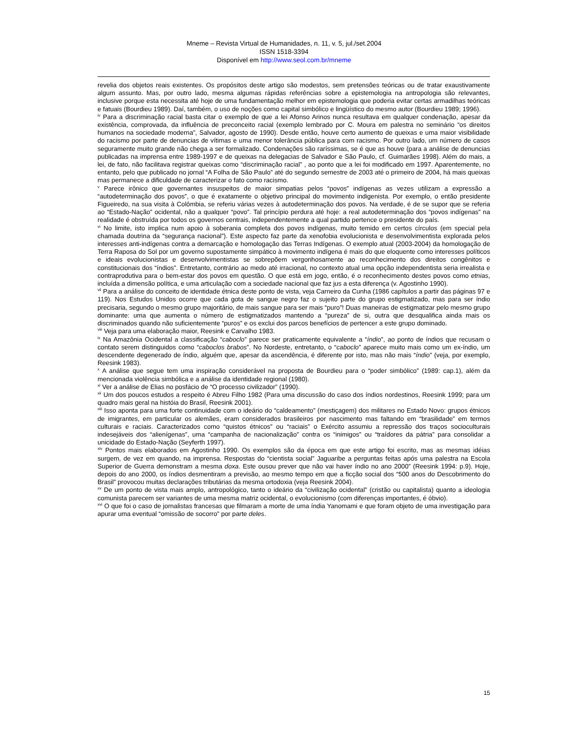Mneme – Revista Virtual de Humanidades, n. 11, v. 5, jul./set.2004
ISSN 1518-3394
Disponível em http://www.seol.com.br/mneme
revelia dos objetos reais existentes. Os propósitos deste artigo são modestos, sem pretensões teóricas ou de tratar exaustivamente algum assunto. Mas, por outro lado, mesma algumas rápidas referências sobre a epistemologia na antropologia são relevantes, inclusive porque esta necessita até hoje de uma fundamentação melhor em epistemologia que poderia evitar certas armadilhas teóricas e fatuais (Bourdieu 1989). Daí, também, o uso de noções como capital simbólico e lingüístico do mesmo autor (Bourdieu 1989; 1996).
<sup>iv</sup> Para a discriminação racial basta citar o exemplo de que a lei Afonso Arinos nunca resultava em qualquer condenação, apesar da existência, comprovada, da influência de preconceito racial (exemplo lembrado por C. Moura em palestra no seminário “os direitos humanos na sociedade moderna”, Salvador, agosto de 1990). Desde então, houve certo aumento de queixas e uma maior visibilidade do racismo por parte de denuncias de vítimas e uma menor tolerância pública para com racismo. Por outro lado, um número de casos seguramente muito grande não chega a ser formalizado. Condenações são raríssimas, se é que as houve (para a análise de denuncias publicadas na imprensa entre 1989-1997 e de queixas na delegacias de Salvador e São Paulo, cf. Guimarães 1998). Além do mais, a lei, de fato, não facilitava registrar queixas como “discriminação racial” , ao ponto que a lei foi modificado em 1997. Aparentemente, no entanto, pelo que publicado no jornal “A Folha de São Paulo” até do segundo semestre de 2003 até o primeiro de 2004, há mais queixas mas permanece a dificuldade de caracterizar o fato como racismo.
<sup>v</sup> Parece irônico que governantes insuspeitos de maior simpatias pelos “povos” indígenas as vezes utilizam a expressão a “autodeterminação dos povos”, o que é exatamente o objetivo principal do movimento indigenista. Por exemplo, o então presidente Figueiredo, na sua visita à Colômbia, se referiu várias vezes à autodeterminação dos povos. Na verdade, é de se supor que se referia ao “Estado-Nação” ocidental, não a qualquer “povo”. Tal princípio perdura até hoje: a real autodeterminação dos “povos indígenas” na realidade é obstruída por todos os governos centrais, independentemente a qual partido pertence o presidente do país.
<sup>vi</sup> No limite, isto implica num apoio à soberania completa dos povos indígenas, muito temido em certos círculos (em special pela chamada doutrina da “segurança nacional”). Este aspecto faz parte da xenofobia evolucionista e desenvolvimentista explorada pelos interesses anti-indígenas contra a demarcação e homologação das Terras Indígenas. O exemplo atual (2003-2004) da homologação de Terra Raposa do Sol por um governo supostamente simpático à movimento indígena é mais do que eloquente como interesses políticos e ideais evolucionistas e desenvolvimentistas se sobrepõem vergonhosamente ao reconhecimento dos direitos congênitos e constitucionais dos “índios”. Entretanto, contrário ao medo até irracional, no contexto atual uma opção independentista seria irrealista e contraprodutiva para o bem-estar dos povos em questão. O que está em jogo, então, é o reconhecimento destes povos como etnias, incluída a dimensão política, e uma articulação com a sociedade nacional que faz jus a esta diferença (v. Agostinho 1990).
<sup>vii</sup> Para a análise do conceito de identidade étnica deste ponto de vista, veja Carneiro da Cunha (1986 capítulos a partir das páginas 97 e 119). Nos Estudos Unidos ocorre que cada gota de sangue negro faz o sujeito parte do grupo estigmatizado, mas para ser índio precisaria, segundo o mesmo grupo majoritário, de mais sangue para ser mais “puro”! Duas maneiras de estigmatizar pelo mesmo grupo dominante: uma que aumenta o número de estigmatizados mantendo a “pureza” de si, outra que desqualifica ainda mais os discriminados quando não suficientemente “puros” e os exclui dos parcos benefícios de pertencer a este grupo dominado.
<sup>viii</sup> Veja para uma elaboração maior, Reesink e Carvalho 1983.
<sup>ix</sup> Na Amazônia Ocidental a classificação “caboclo” parece ser praticamente equivalente a “índio”, ao ponto de índios que recusam o contato serem distinguidos como “caboclos brabos”. No Nordeste, entretanto, o “caboclo” aparece muito mais como um ex-índio, um descendente degenerado de índio, alguém que, apesar da ascendência, é diferente por isto, mas não mais “índio” (veja, por exemplo, Reesink 1983).
<sup>x</sup> A análise que segue tem uma inspiração considerável na proposta de Bourdieu para o “poder simbólico” (1989: cap.1), além da mencionada violência simbólica e a análise da identidade regional (1980).
<sup>xi</sup> Ver a análise de Elias no posfácio de “O processo civilizador” (1990).
<sup>xii</sup> Um dos poucos estudos a respeito é Abreu Filho 1982 (Para uma discussão do caso dos índios nordestinos, Reesink 1999; para um quadro mais geral na históia do Brasil, Reesink 2001).
<sup>xiii</sup> Isso aponta para uma forte continuidade com o ideário do “caldeamento” (mestiçagem) dos militares no Estado Novo: grupos étnicos de imigrantes, em particular os alemães, eram considerados brasileiros por nascimento mas faltando em “brasilidade” em termos culturais e raciais. Caracterizados como “quistos étnicos” ou “raciais” o Exército assumiu a repressão dos traços socioculturais indesejáveis dos “alienígenas”, uma “campanha de nacionalização” contra os “inimigos” ou “traídores da pátria” para consolidar a unicidade do Estado-Nação (Seyferth 1997).
<sup>xiv</sup> Pontos mais elaborados em Agostinho 1990. Os exemplos são da época em que este artigo foi escrito, mas as mesmas idéias surgem, de vez em quando, na imprensa. Respostas do “cientista social” Jaguaribe a perguntas feitas após uma palestra na Escola Superior de Guerra demonstram a mesma doxa. Este ousou prever que não vai haver índio no ano 2000” (Reesink 1994: p.9). Hoje, depois do ano 2000, os índios desmentiram a previsão, ao mesmo tempo em que a ficção social dos “500 anos do Descobrimento do Brasil” provocou muitas declarações tributárias da mesma ortodoxia (veja Reesink 2004).
<sup>xv</sup> De um ponto de vista mais amplo, antropológico, tanto o ideário da “civilização ocidental” (cristão ou capitalista) quanto a ideologia comunista parecem ser variantes de uma mesma matriz ocidental, o evolucionismo (com diferenças importantes, é óbvio).
<sup>xvi</sup> O que foi o caso de jornalistas francesas que filmaram a morte de uma índia Yanomami e que foram objeto de uma investigação para apurar uma eventual “omissão de socorro” por parte deles.
15